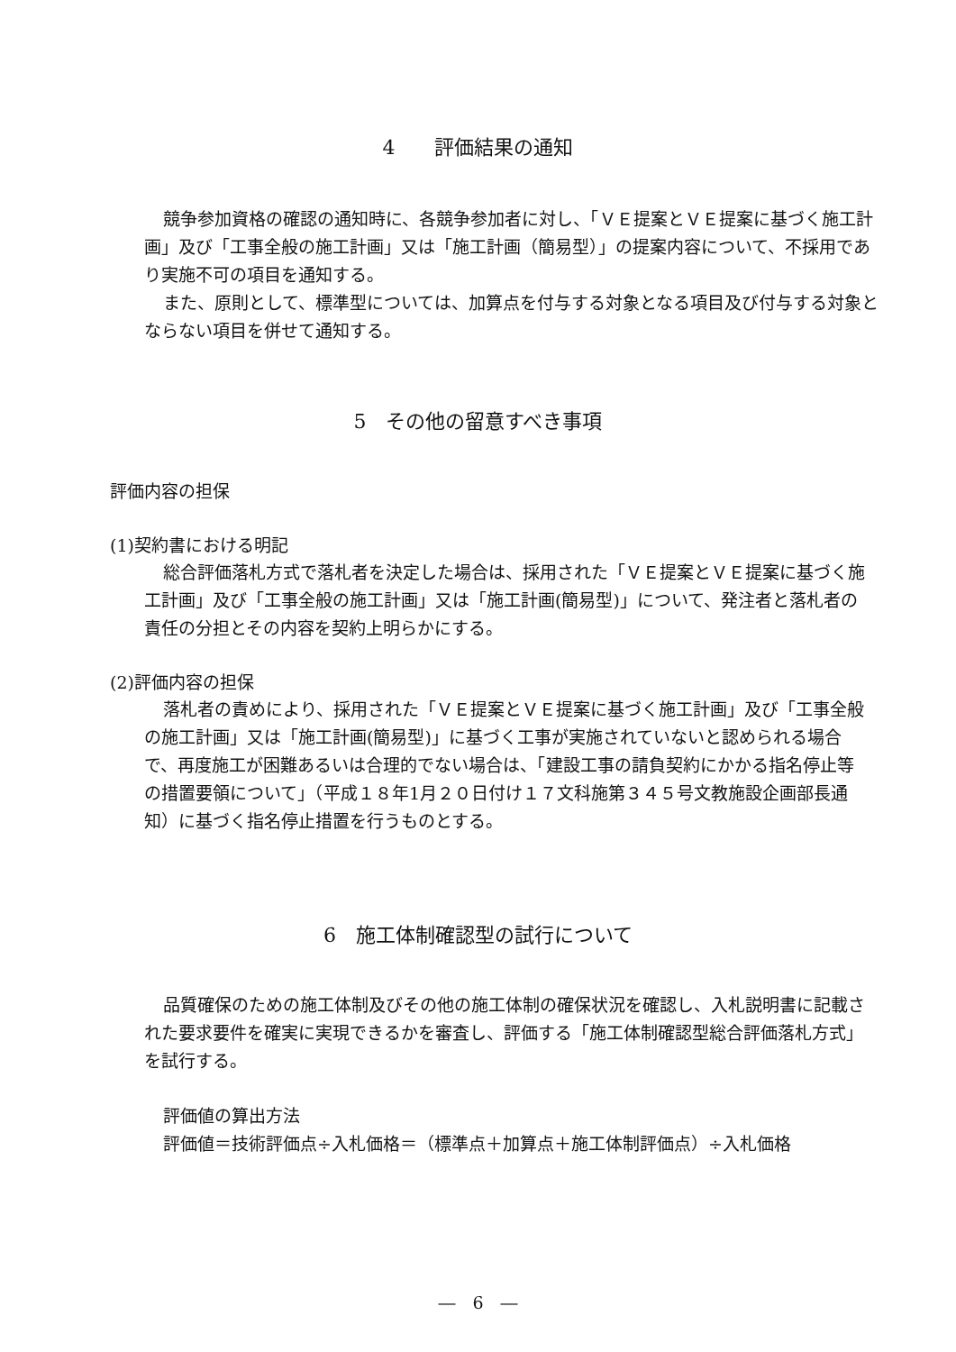4　　評価結果の通知
競争参加資格の確認の通知時に、各競争参加者に対し、「ＶＥ提案とＶＥ提案に基づく施工計画」及び「工事全般の施工計画」又は「施工計画（簡易型）」の提案内容について、不採用であり実施不可の項目を通知する。
また、原則として、標準型については、加算点を付与する対象となる項目及び付与する対象とならない項目を併せて通知する。
5　その他の留意すべき事項
評価内容の担保
(1)契約書における明記
総合評価落札方式で落札者を決定した場合は、採用された「ＶＥ提案とＶＥ提案に基づく施工計画」及び「工事全般の施工計画」又は「施工計画(簡易型)」について、発注者と落札者の責任の分担とその内容を契約上明らかにする。
(2)評価内容の担保
落札者の責めにより、採用された「ＶＥ提案とＶＥ提案に基づく施工計画」及び「工事全般の施工計画」又は「施工計画(簡易型)」に基づく工事が実施されていないと認められる場合で、再度施工が困難あるいは合理的でない場合は、「建設工事の請負契約にかかる指名停止等の措置要領について」（平成１８年1月２０日付け１７文科施第３４５号文教施設企画部長通知）に基づく指名停止措置を行うものとする。
6　施工体制確認型の試行について
品質確保のための施工体制及びその他の施工体制の確保状況を確認し、入札説明書に記載された要求要件を確実に実現できるかを審査し、評価する「施工体制確認型総合評価落札方式」を試行する。
評価値の算出方法
評価値＝技術評価点÷入札価格＝（標準点＋加算点＋施工体制評価点）÷入札価格
―　6　―